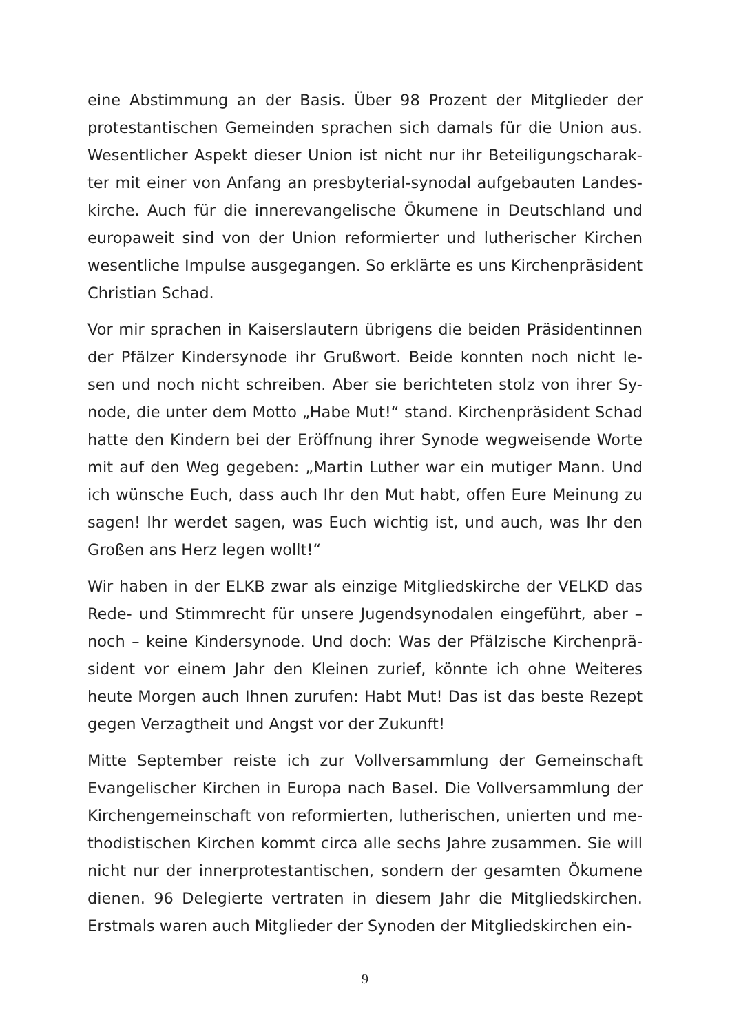eine Abstimmung an der Basis. Über 98 Prozent der Mitglieder der protestantischen Gemeinden sprachen sich damals für die Union aus. Wesentlicher Aspekt dieser Union ist nicht nur ihr Beteiligungscharak-ter mit einer von Anfang an presbyterial-synodal aufgebauten Landes-kirche. Auch für die innerevangelische Ökumene in Deutschland und europaweit sind von der Union reformierter und lutherischer Kirchen wesentliche Impulse ausgegangen. So erklärte es uns Kirchenpräsident Christian Schad.
Vor mir sprachen in Kaiserslautern übrigens die beiden Präsidentinnen der Pfälzer Kindersynode ihr Grußwort. Beide konnten noch nicht le-sen und noch nicht schreiben. Aber sie berichteten stolz von ihrer Sy-node, die unter dem Motto „Habe Mut!“ stand. Kirchenpräsident Schad hatte den Kindern bei der Eröffnung ihrer Synode wegweisende Worte mit auf den Weg gegeben: „Martin Luther war ein mutiger Mann. Und ich wünsche Euch, dass auch Ihr den Mut habt, offen Eure Meinung zu sagen! Ihr werdet sagen, was Euch wichtig ist, und auch, was Ihr den Großen ans Herz legen wollt!“
Wir haben in der ELKB zwar als einzige Mitgliedskirche der VELKD das Rede- und Stimmrecht für unsere Jugendsynodalen eingeführt, aber – noch – keine Kindersynode. Und doch: Was der Pfälzische Kirchenprä-sident vor einem Jahr den Kleinen zurief, könnte ich ohne Weiteres heute Morgen auch Ihnen zurufen: Habt Mut! Das ist das beste Rezept gegen Verzagtheit und Angst vor der Zukunft!
Mitte September reiste ich zur Vollversammlung der Gemeinschaft Evangelischer Kirchen in Europa nach Basel. Die Vollversammlung der Kirchengemeinschaft von reformierten, lutherischen, unierten und me-thodistischen Kirchen kommt circa alle sechs Jahre zusammen. Sie will nicht nur der innerprotestantischen, sondern der gesamten Ökumene dienen. 96 Delegierte vertraten in diesem Jahr die Mitgliedskirchen. Erstmals waren auch Mitglieder der Synoden der Mitgliedskirchen ein-
9